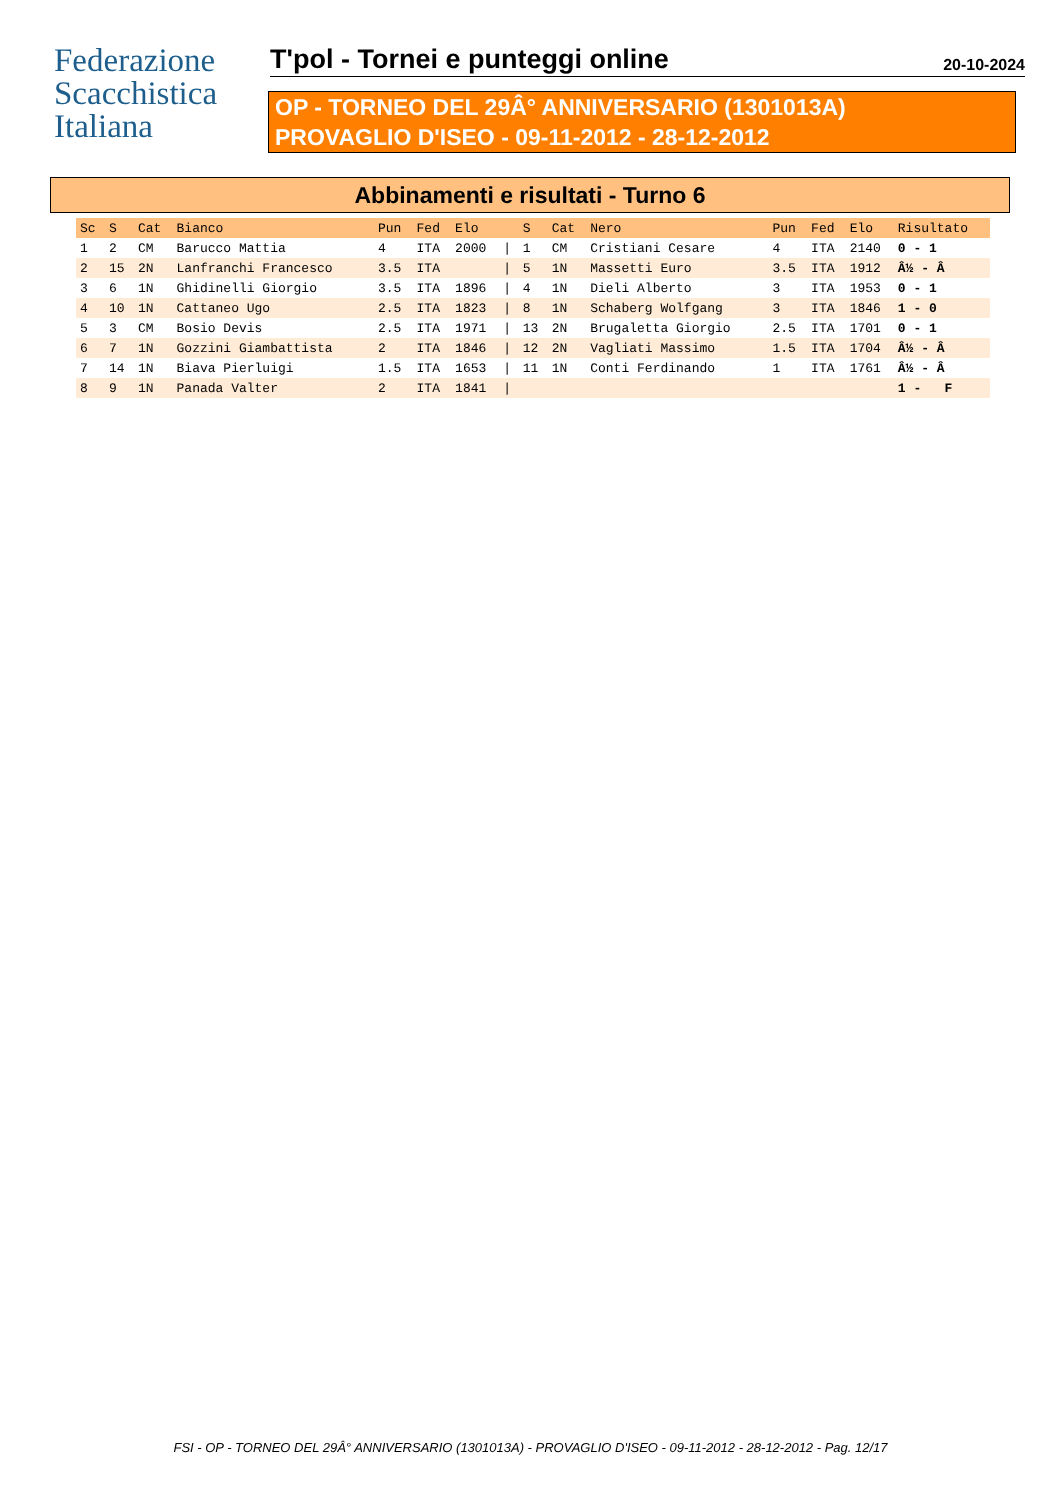Federazione
Scacchistica
Italiana
T'pol - Tornei e punteggi online
20-10-2024
OP - TORNEO DEL 29Â° ANNIVERSARIO (1301013A)
PROVAGLIO D'ISEO - 09-11-2012 - 28-12-2012
Abbinamenti e risultati - Turno 6
| Sc | S | Cat | Bianco | Pun | Fed | Elo | | S | Cat | Nero | Pun | Fed | Elo | Risultato |
| --- | --- | --- | --- | --- | --- | --- | --- | --- | --- | --- | --- | --- | --- | --- |
| 1 | 2 | CM | Barucco Mattia | 4 | ITA | 2000 | / | 1 | CM | Cristiani Cesare | 4 | ITA | 2140 | 0 - 1 |
| 2 | 15 | 2N | Lanfranchi Francesco | 3.5 | ITA | | / | 5 | 1N | Massetti Euro | 3.5 | ITA | 1912 | Â½ - Â |
| 3 | 6 | 1N | Ghidinelli Giorgio | 3.5 | ITA | 1896 | / | 4 | 1N | Dieli Alberto | 3 | ITA | 1953 | 0 - 1 |
| 4 | 10 | 1N | Cattaneo Ugo | 2.5 | ITA | 1823 | / | 8 | 1N | Schaberg Wolfgang | 3 | ITA | 1846 | 1 - 0 |
| 5 | 3 | CM | Bosio Devis | 2.5 | ITA | 1971 | / | 13 | 2N | Brugaletta Giorgio | 2.5 | ITA | 1701 | 0 - 1 |
| 6 | 7 | 1N | Gozzini Giambattista | 2 | ITA | 1846 | / | 12 | 2N | Vagliati Massimo | 1.5 | ITA | 1704 | Â½ - Â |
| 7 | 14 | 1N | Biava Pierluigi | 1.5 | ITA | 1653 | / | 11 | 1N | Conti Ferdinando | 1 | ITA | 1761 | Â½ - Â |
| 8 | 9 | 1N | Panada Valter | 2 | ITA | 1841 | / | | | | | | | 1 - F |
FSI - OP - TORNEO DEL 29Â° ANNIVERSARIO (1301013A) - PROVAGLIO D'ISEO - 09-11-2012 - 28-12-2012 - Pag. 12/17